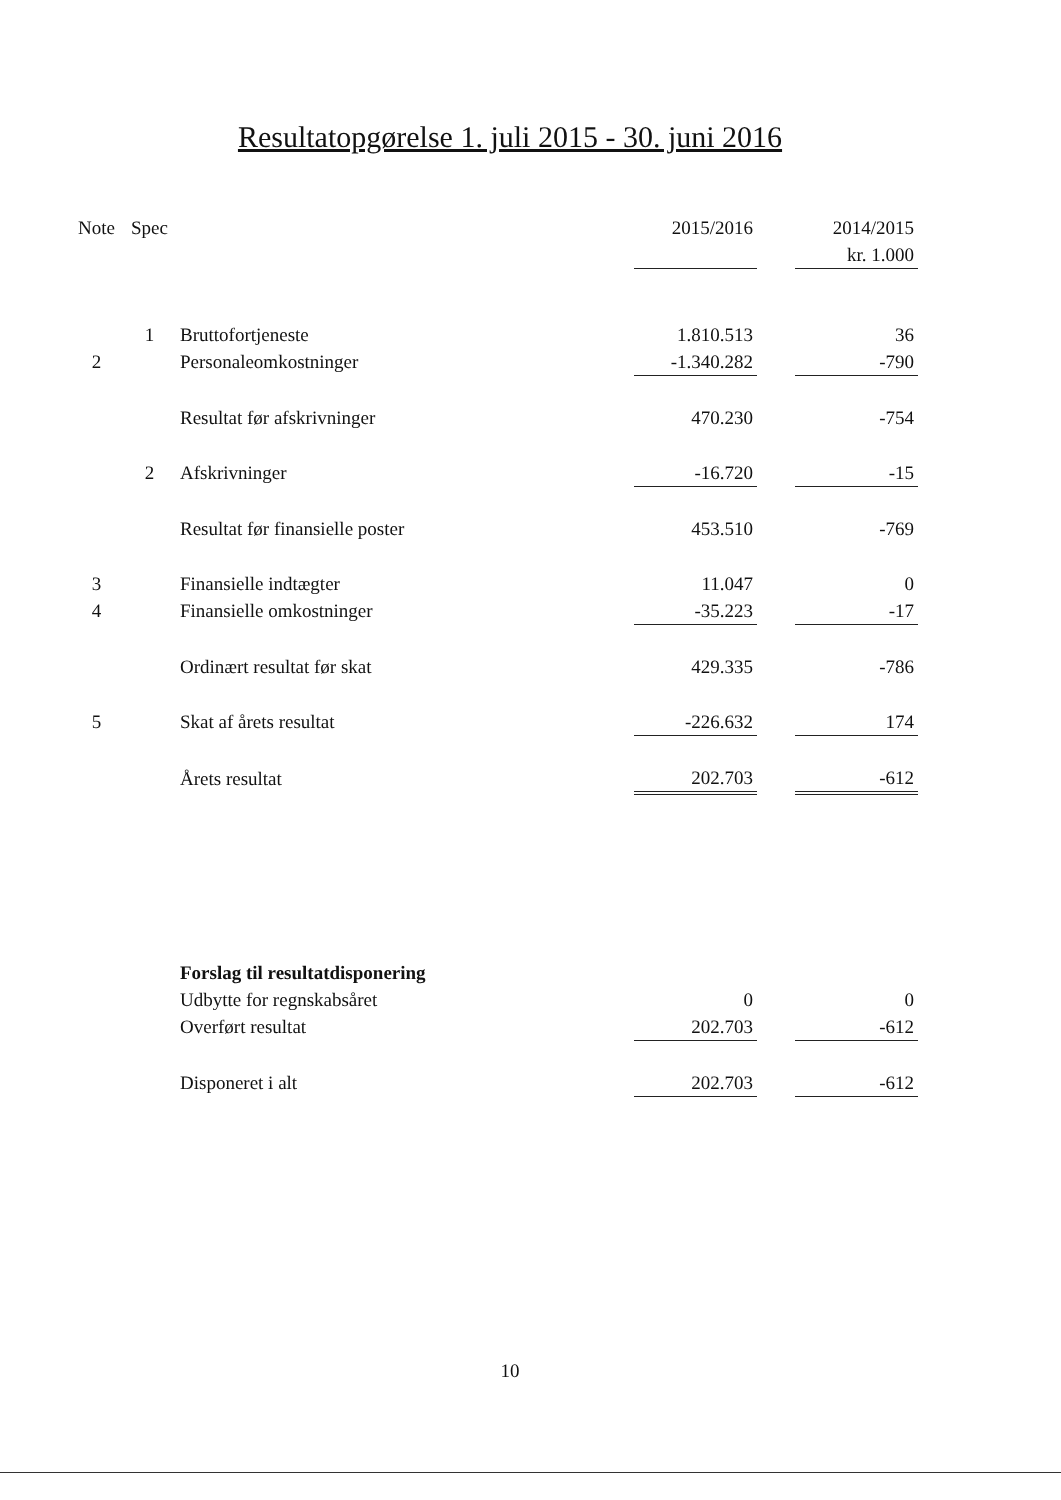Resultatopgørelse 1. juli 2015 - 30. juni 2016
| Note | Spec | | 2015/2016 | | 2014/2015 |
| --- | --- | --- | --- | --- | --- |
| | | | | | kr. 1.000 |
| | 1 | Bruttofortjeneste | 1.810.513 | | 36 |
| 2 | | Personaleomkostninger | -1.340.282 | | -790 |
| | | Resultat før afskrivninger | 470.230 | | -754 |
| | 2 | Afskrivninger | -16.720 | | -15 |
| | | Resultat før finansielle poster | 453.510 | | -769 |
| 3 | | Finansielle indtægter | 11.047 | | 0 |
| 4 | | Finansielle omkostninger | -35.223 | | -17 |
| | | Ordinært resultat før skat | 429.335 | | -786 |
| 5 | | Skat af årets resultat | -226.632 | | 174 |
| | | Årets resultat | 202.703 | | -612 |
| | | Forslag til resultatdisponering | | | |
| | | Udbytte for regnskabsåret | 0 | | 0 |
| | | Overført resultat | 202.703 | | -612 |
| | | Disponeret i alt | 202.703 | | -612 |
10